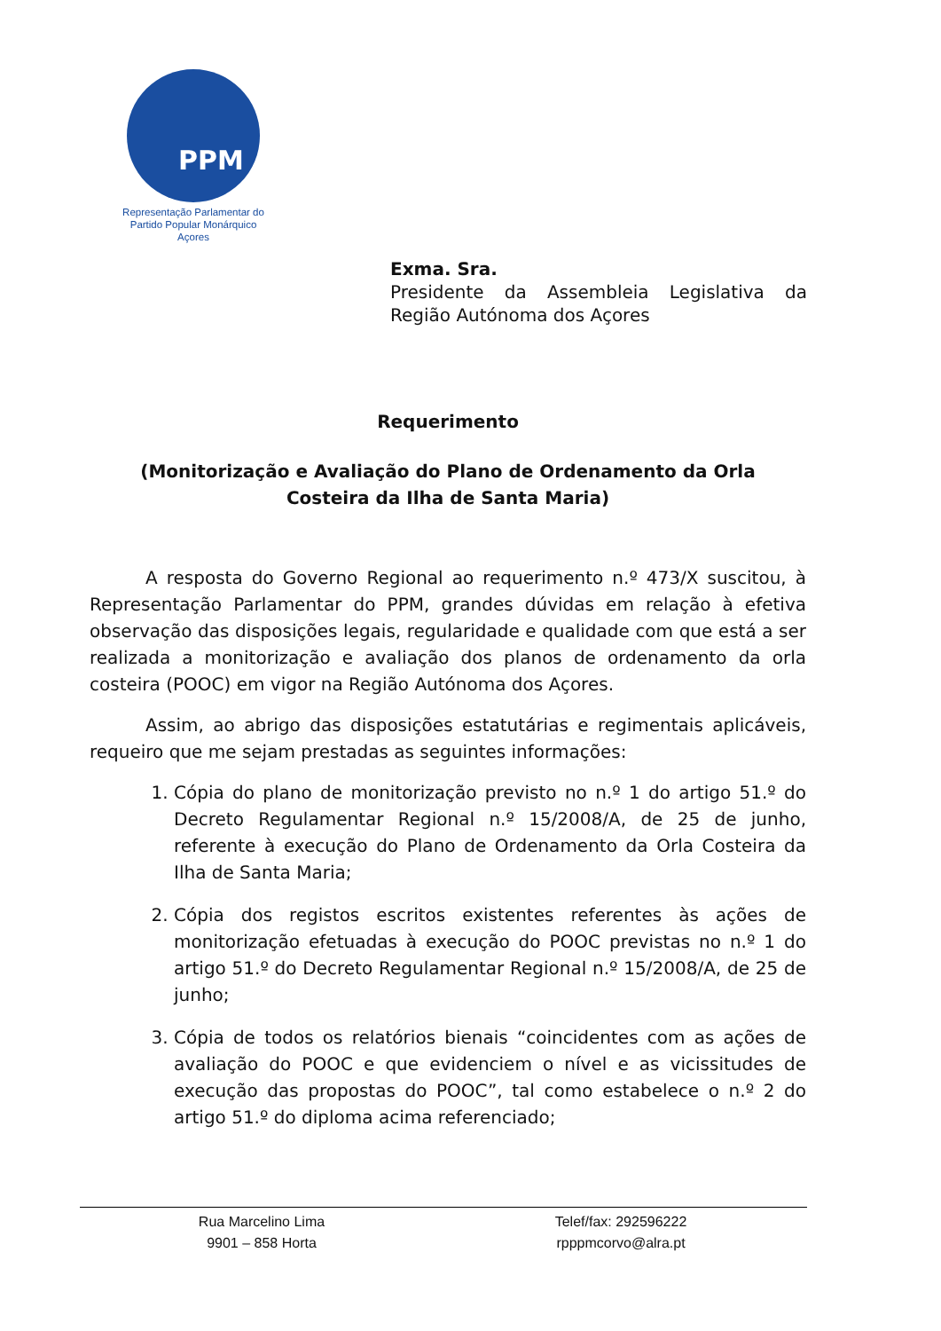PPM
Representação Parlamentar do
Partido Popular Monárquico
Açores
Exma. Sra.
Presidente da Assembleia Legislativa da Região Autónoma dos Açores
Requerimento
(Monitorização e Avaliação do Plano de Ordenamento da Orla
Costeira da Ilha de Santa Maria)
A resposta do Governo Regional ao requerimento n.º 473/X suscitou, à Representação Parlamentar do PPM, grandes dúvidas em relação à efetiva observação das disposições legais, regularidade e qualidade com que está a ser realizada a monitorização e avaliação dos planos de ordenamento da orla costeira (POOC) em vigor na Região Autónoma dos Açores.
Assim, ao abrigo das disposições estatutárias e regimentais aplicáveis, requeiro que me sejam prestadas as seguintes informações:
1. Cópia do plano de monitorização previsto no n.º 1 do artigo 51.º do Decreto Regulamentar Regional n.º 15/2008/A, de 25 de junho, referente à execução do Plano de Ordenamento da Orla Costeira da Ilha de Santa Maria;
2. Cópia dos registos escritos existentes referentes às ações de monitorização efetuadas à execução do POOC previstas no n.º 1 do artigo 51.º do Decreto Regulamentar Regional n.º 15/2008/A, de 25 de junho;
3. Cópia de todos os relatórios bienais “coincidentes com as ações de avaliação do POOC e que evidenciem o nível e as vicissitudes de execução das propostas do POOC”, tal como estabelece o n.º 2 do artigo 51.º do diploma acima referenciado;
Rua Marcelino Lima
9901 – 858 Horta
Telef/fax: 292596222
rpppmcorvo@alra.pt